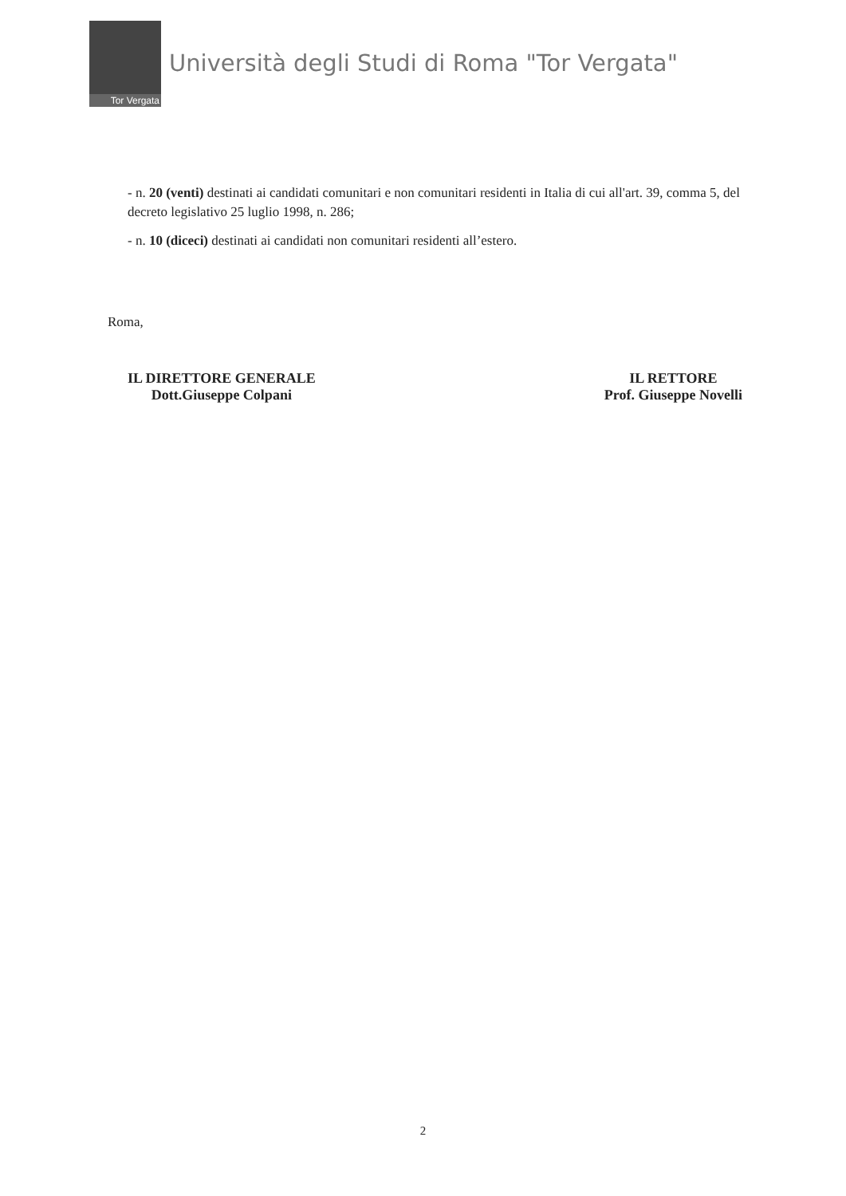Tor Vergata
Università degli Studi di Roma "Tor Vergata"
- n. 20 (venti) destinati ai candidati comunitari e non comunitari residenti in Italia di cui all'art. 39, comma 5, del decreto legislativo 25 luglio 1998, n. 286;
- n. 10 (diceci) destinati ai candidati non comunitari residenti all’estero.
Roma,
IL DIRETTORE GENERALE
Dott.Giuseppe Colpani
IL RETTORE
Prof. Giuseppe Novelli
2